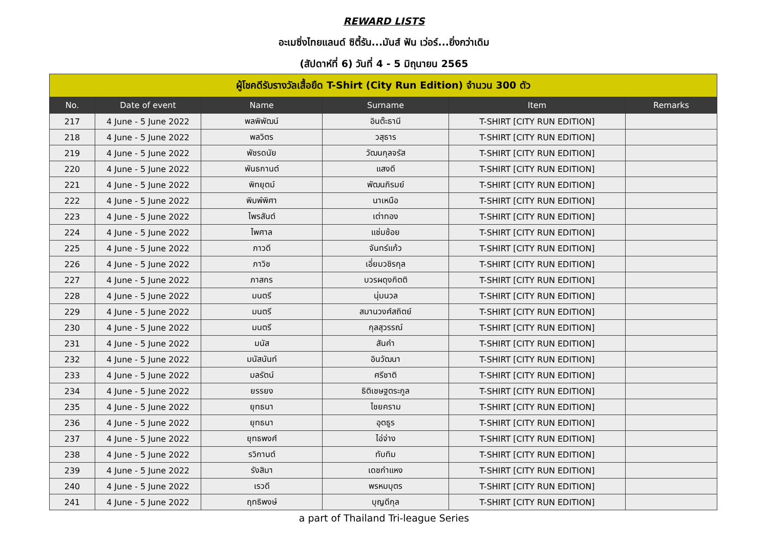REWARD LISTS
อะเมซิ่งไทยแลนด์ ซิตี้รัน...มันส์ ฟัน เว่อร์...ยิ่งกว่าเดิม
(สัปดาห์ที่ 6) วันที่ 4 - 5 มิถุนายน 2565
| ผู้โชคดีรับรางวัลเสื้อยืด T-Shirt (City Run Edition) จำนวน 300 ตัว | | | | | |
| --- | --- | --- | --- | --- | --- |
| No. | Date of event | Name | Surname | Item | Remarks |
| 217 | 4 June - 5 June 2022 | พลพิพัฒน์ | อินต๊ะธานี | T-SHIRT [CITY RUN EDITION] | |
| 218 | 4 June - 5 June 2022 | พลวิตร | วสุธาร | T-SHIRT [CITY RUN EDITION] | |
| 219 | 4 June - 5 June 2022 | พัชรดนัย | วัฒนกุลจรัส | T-SHIRT [CITY RUN EDITION] | |
| 220 | 4 June - 5 June 2022 | พันธกานต์ | แสงดี | T-SHIRT [CITY RUN EDITION] | |
| 221 | 4 June - 5 June 2022 | พิทยุตม์ | พัฒนภิรมย์ | T-SHIRT [CITY RUN EDITION] | |
| 222 | 4 June - 5 June 2022 | พิมพ์พิศา | นาเหนือ | T-SHIRT [CITY RUN EDITION] | |
| 223 | 4 June - 5 June 2022 | ไพรสันต์ | เต่าทอง | T-SHIRT [CITY RUN EDITION] | |
| 224 | 4 June - 5 June 2022 | ไพศาล | แช่มช้อย | T-SHIRT [CITY RUN EDITION] | |
| 225 | 4 June - 5 June 2022 | ภาวดี | จันทร์แก้ว | T-SHIRT [CITY RUN EDITION] | |
| 226 | 4 June - 5 June 2022 | ภาวิช | เอี่ยมวชิรกุล | T-SHIRT [CITY RUN EDITION] | |
| 227 | 4 June - 5 June 2022 | ภาสกร | บวรผดุงกิตติ | T-SHIRT [CITY RUN EDITION] | |
| 228 | 4 June - 5 June 2022 | มนตรี | นุ่มนวล | T-SHIRT [CITY RUN EDITION] | |
| 229 | 4 June - 5 June 2022 | มนตรี | สมานวงศ์สถิตย์ | T-SHIRT [CITY RUN EDITION] | |
| 230 | 4 June - 5 June 2022 | มนตรี | กุลสุวรรณ์ | T-SHIRT [CITY RUN EDITION] | |
| 231 | 4 June - 5 June 2022 | มนัส | สันคำ | T-SHIRT [CITY RUN EDITION] | |
| 232 | 4 June - 5 June 2022 | มนัสนันท์ | อินวัฒนา | T-SHIRT [CITY RUN EDITION] | |
| 233 | 4 June - 5 June 2022 | มลรัตน์ | ศรีชาติ | T-SHIRT [CITY RUN EDITION] | |
| 234 | 4 June - 5 June 2022 | ยรรยง | ธิติเชษฐตระกูล | T-SHIRT [CITY RUN EDITION] | |
| 235 | 4 June - 5 June 2022 | ยุทธนา | ไชยคราม | T-SHIRT [CITY RUN EDITION] | |
| 236 | 4 June - 5 June 2022 | ยุทธนา | อุตธูร | T-SHIRT [CITY RUN EDITION] | |
| 237 | 4 June - 5 June 2022 | ยุทธพงศ์ | ไอ่จ่าง | T-SHIRT [CITY RUN EDITION] | |
| 238 | 4 June - 5 June 2022 | รวิกานต์ | ทับทิม | T-SHIRT [CITY RUN EDITION] | |
| 239 | 4 June - 5 June 2022 | รังสิมา | เดชกำแหง | T-SHIRT [CITY RUN EDITION] | |
| 240 | 4 June - 5 June 2022 | เรวดี | พรหมบุตร | T-SHIRT [CITY RUN EDITION] | |
| 241 | 4 June - 5 June 2022 | ฤทธิพงษ์ | บุญดีกุล | T-SHIRT [CITY RUN EDITION] | |
a part of Thailand Tri-league Series